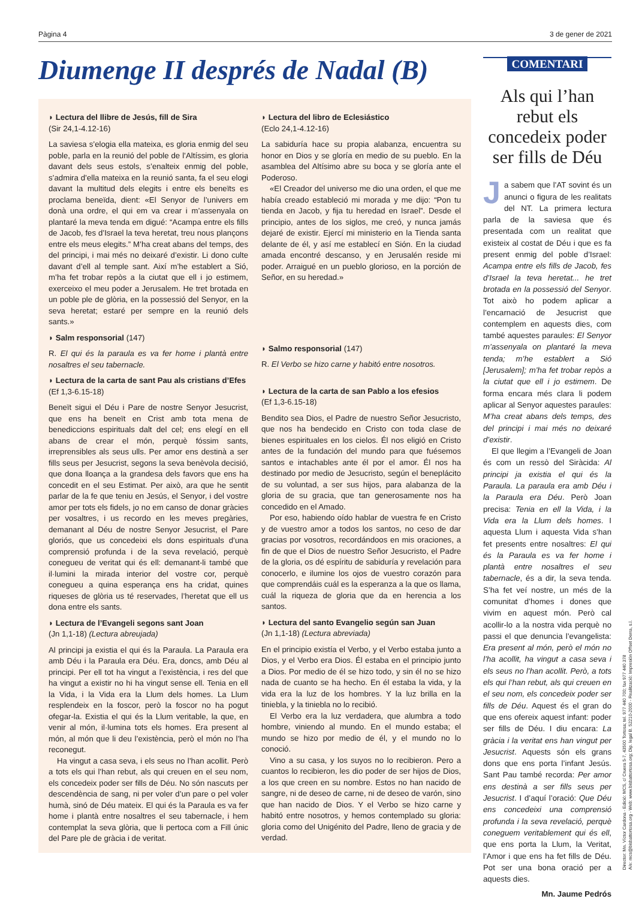Pàgina 4 3 de gener de 2021
Diumenge II després de Nadal (B)
◗ Lectura del llibre de Jesús, fill de Sira
(Sir 24,1-4.12-16)
La saviesa s’elogia ella mateixa, es gloria enmig del seu poble, parla en la reunió del poble de l’Altíssim, es gloria davant dels seus estols, s’enalteix enmig del poble, s’admira d’ella mateixa en la reunió santa, fa el seu elogi davant la multitud dels elegits i entre els beneïts es proclama beneïda, dient: «El Senyor de l’univers em donà una ordre, el qui em va crear i m’assenyala on plantaré la meva tenda em digué: “Acampa entre els fills de Jacob, fes d’Israel la teva heretat, treu nous plançons entre els meus elegits.” M’ha creat abans del temps, des del principi, i mai més no deixaré d’existir. Li dono culte davant d’ell al temple sant. Així m’he establert a Sió, m’ha fet trobar repòs a la ciutat que ell i jo estimem, exerceixo el meu poder a Jerusalem. He tret brotada en un poble ple de glòria, en la possessió del Senyor, en la seva heretat; estaré per sempre en la reunió dels sants.»
◗ Salm responsorial (147)
R. El qui és la paraula es va fer home i plantà entre nosaltres el seu tabernacle.
◗ Lectura de la carta de sant Pau als cristians d’Efes (Ef 1,3-6.15-18)
Beneït sigui el Déu i Pare de nostre Senyor Jesucrist, que ens ha beneït en Crist amb tota mena de benediccions espirituals dalt del cel; ens elegí en ell abans de crear el món, perquè fóssim sants, irreprensibles als seus ulls. Per amor ens destinà a ser fills seus per Jesucrist, segons la seva benèvola decisió, que dona lloança a la grandesa dels favors que ens ha concedit en el seu Estimat. Per això, ara que he sentit parlar de la fe que teniu en Jesús, el Senyor, i del vostre amor per tots els fidels, jo no em canso de donar gràcies per vosaltres, i us recordo en les meves pregàries, demanant al Déu de nostre Senyor Jesucrist, el Pare gloriós, que us concedeixi els dons espirituals d’una comprensió profunda i de la seva revelació, perquè conegueu de veritat qui és ell: demanant-li també que il·lumini la mirada interior del vostre cor, perquè conegueu a quina esperança ens ha cridat, quines riqueses de glòria us té reservades, l’heretat que ell us dona entre els sants.
◗ Lectura de l’Evangeli segons sant Joan
(Jn 1,1-18) (Lectura abreujada)
Al principi ja existia el qui és la Paraula. La Paraula era amb Déu i la Paraula era Déu. Era, doncs, amb Déu al principi. Per ell tot ha vingut a l’existència, i res del que ha vingut a existir no hi ha vingut sense ell. Tenia en ell la Vida, i la Vida era la Llum dels homes. La Llum resplendeix en la foscor, però la foscor no ha pogut ofegar-la. Existia el qui és la Llum veritable, la que, en venir al món, il·lumina tots els homes. Era present al món, al món que li deu l’existència, però el món no l’ha reconegut.
Ha vingut a casa seva, i els seus no l’han acollit. Però a tots els qui l’han rebut, als qui creuen en el seu nom, els concedeix poder ser fills de Déu. No són nascuts per descendència de sang, ni per voler d’un pare o pel voler humà, sinó de Déu mateix. El qui és la Paraula es va fer home i plantà entre nosaltres el seu tabernacle, i hem contemplat la seva glòria, que li pertoca com a Fill únic del Pare ple de gràcia i de veritat.
◗ Lectura del libro de Eclesiástico
(Eclo 24,1-4.12-16)
La sabiduría hace su propia alabanza, encuentra su honor en Dios y se gloría en medio de su pueblo. En la asamblea del Altísimo abre su boca y se gloría ante el Poderoso.
«El Creador del universo me dio una orden, el que me había creado estableció mi morada y me dijo: “Pon tu tienda en Jacob, y fija tu heredad en Israel”. Desde el principio, antes de los siglos, me creó, y nunca jamás dejaré de existir. Ejercí mi ministerio en la Tienda santa delante de él, y así me establecí en Sión. En la ciudad amada encontré descanso, y en Jerusalén reside mi poder. Arraigué en un pueblo glorioso, en la porción de Señor, en su heredad.»
◗ Salmo responsorial (147)
R. El Verbo se hizo carne y habitó entre nosotros.
◗ Lectura de la carta de san Pablo a los efesios
(Ef 1,3-6.15-18)
Bendito sea Dios, el Padre de nuestro Señor Jesucristo, que nos ha bendecido en Cristo con toda clase de bienes espirituales en los cielos. Él nos eligió en Cristo antes de la fundación del mundo para que fuésemos santos e intachables ante él por el amor. Él nos ha destinado por medio de Jesucristo, según el beneplácito de su voluntad, a ser sus hijos, para alabanza de la gloria de su gracia, que tan generosamente nos ha concedido en el Amado.
Por eso, habiendo oído hablar de vuestra fe en Cristo y de vuestro amor a todos los santos, no ceso de dar gracias por vosotros, recordándoos en mis oraciones, a fin de que el Dios de nuestro Señor Jesucristo, el Padre de la gloria, os dé espíritu de sabiduría y revelación para conocerlo, e ilumine los ojos de vuestro corazón para que comprendáis cuál es la esperanza a la que os llama, cuál la riqueza de gloria que da en herencia a los santos.
◗ Lectura del santo Evangelio según san Juan
(Jn 1,1-18) (Lectura abreviada)
En el principio existía el Verbo, y el Verbo estaba junto a Dios, y el Verbo era Dios. Él estaba en el principio junto a Dios. Por medio de él se hizo todo, y sin él no se hizo nada de cuanto se ha hecho. En él estaba la vida, y la vida era la luz de los hombres. Y la luz brilla en la tiniebla, y la tiniebla no lo recibió.
El Verbo era la luz verdadera, que alumbra a todo hombre, viniendo al mundo. En el mundo estaba; el mundo se hizo por medio de él, y el mundo no lo conoció.
Vino a su casa, y los suyos no lo recibieron. Pero a cuantos lo recibieron, les dio poder de ser hijos de Dios, a los que creen en su nombre. Estos no han nacido de sangre, ni de deseo de carne, ni de deseo de varón, sino que han nacido de Dios. Y el Verbo se hizo carne y habitó entre nosotros, y hemos contemplado su gloria: gloria como del Unigénito del Padre, lleno de gracia y de verdad.
COMENTARI
Als qui l’han rebut els concedeix poder ser fills de Déu
Ja sabem que l’AT sovint és un anunci o figura de les realitats del NT. La primera lectura parla de la saviesa que és presentada com un realitat que existeix al costat de Déu i que es fa present enmig del poble d’Israel: Acampa entre els fills de Jacob, fes d’Israel la teva heretat... he tret brotada en la possessió del Senyor. Tot això ho podem aplicar a l’encarnació de Jesucrist que contemplem en aquests dies, com també aquestes paraules: El Senyor m’assenyala on plantaré la meva tenda; m’he establert a Sió [Jerusalem]; m’ha fet trobar repòs a la ciutat que ell i jo estimem. De forma encara més clara li podem aplicar al Senyor aquestes paraules: M’ha creat abans dels temps, des del principi i mai més no deixaré d’existir.
El que llegim a l’Evangeli de Joan és com un ressò del Siràcida: Al principi ja existia el qui és la Paraula. La paraula era amb Déu i la Paraula era Déu. Però Joan precisa: Tenia en ell la Vida, i la Vida era la Llum dels homes. I aquesta Llum i aquesta Vida s’han fet presents entre nosaltres: El qui és la Paraula es va fer home i plantà entre nosaltres el seu tabernacle, és a dir, la seva tenda. S’ha fet veí nostre, un més de la comunitat d’homes i dones que vivim en aquest món. Però cal acollir-lo a la nostra vida perquè no passi el que denuncia l’evangelista: Era present al món, però el món no l’ha acollit, ha vingut a casa seva i els seus no l’han acollit. Però, a tots els qui l’han rebut, als qui creuen en el seu nom, els concedeix poder ser fills de Déu. Aquest és el gran do que ens ofereix aquest infant: poder ser fills de Déu. I diu encara: La gràcia i la veritat ens han vingut per Jesucrist. Aquests són els grans dons que ens porta l’infant Jesús. Sant Pau també recorda: Per amor ens destinà a ser fills seus per Jesucrist. I d’aquí l’oració: Que Déu ens concedeixi una comprensió profunda i la seva revelació, perquè coneguem veritablement qui és ell, que ens porta la Llum, la Veritat, l’Amor i que ens ha fet fills de Déu. Pot ser una bona oració per a aquests dies.
Mn. Jaume Pedrós
Director: Mn. Víctor Cardona - Edició: MCS, c/ Cruera 5-7, 43500 Tortosa; tel. 977 440 700; fax 977 440 378
A/e: mcs@bisbattortosa.org - Web: www.bisbattortosa.org; Dip. legal B. 52210-2000 - Realització: Impresión Offset Derra, s.l.